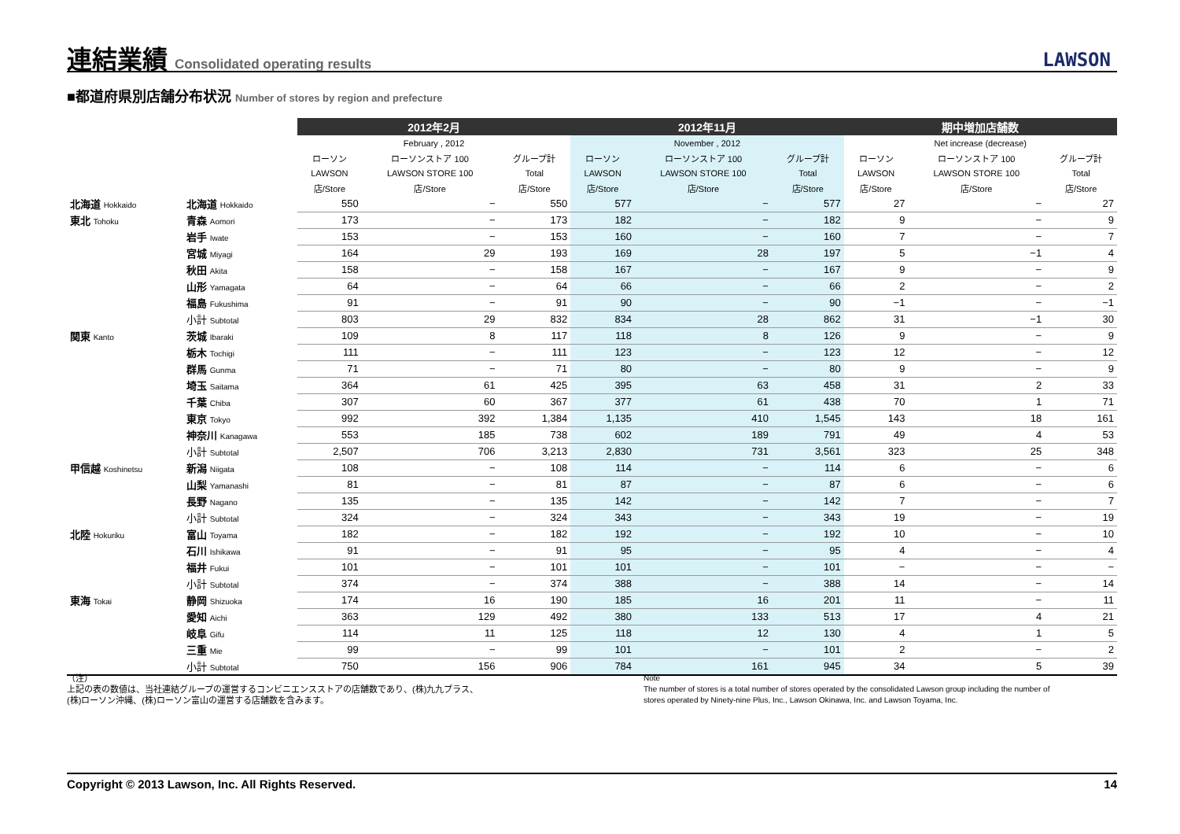連結業績 Consolidated operating results
LAWSON
■都道府県別店舗分布状況 Number of stores by region and prefecture
| | | 2012年2月 | | | 2012年11月 | | | 期中増加店舗数 | | |
| --- | --- | --- | --- | --- | --- | --- | --- | --- | --- | --- |
| | | February , 2012 | | | November , 2012 | | | Net increase (decrease) | | |
| | | ローソン | ローソンストア 100 | グループ計 | ローソン | ローソンストア 100 | グループ計 | ローソン | ローソンストア 100 | グループ計 |
| | | LAWSON | LAWSON STORE 100 | Total | LAWSON | LAWSON STORE 100 | Total | LAWSON | LAWSON STORE 100 | Total |
| | | 店/Store | 店/Store | 店/Store | 店/Store | 店/Store | 店/Store | 店/Store | 店/Store | 店/Store |
| 北海道 Hokkaido | 北海道 Hokkaido | 550 | − | 550 | 577 | − | 577 | 27 | − | 27 |
| 東北 Tohoku | 青森 Aomori | 173 | − | 173 | 182 | − | 182 | 9 | − | 9 |
| | 岩手 Iwate | 153 | − | 153 | 160 | − | 160 | 7 | − | 7 |
| | 宮城 Miyagi | 164 | 29 | 193 | 169 | 28 | 197 | 5 | −1 | 4 |
| | 秋田 Akita | 158 | − | 158 | 167 | − | 167 | 9 | − | 9 |
| | 山形 Yamagata | 64 | − | 64 | 66 | − | 66 | 2 | − | 2 |
| | 福島 Fukushima | 91 | − | 91 | 90 | − | 90 | −1 | − | −1 |
| | 小計 Subtotal | 803 | 29 | 832 | 834 | 28 | 862 | 31 | −1 | 30 |
| 関東 Kanto | 茨城 Ibaraki | 109 | 8 | 117 | 118 | 8 | 126 | 9 | − | 9 |
| | 栃木 Tochigi | 111 | − | 111 | 123 | − | 123 | 12 | − | 12 |
| | 群馬 Gunma | 71 | − | 71 | 80 | − | 80 | 9 | − | 9 |
| | 埼玉 Saitama | 364 | 61 | 425 | 395 | 63 | 458 | 31 | 2 | 33 |
| | 千葉 Chiba | 307 | 60 | 367 | 377 | 61 | 438 | 70 | 1 | 71 |
| | 東京 Tokyo | 992 | 392 | 1,384 | 1,135 | 410 | 1,545 | 143 | 18 | 161 |
| | 神奈川 Kanagawa | 553 | 185 | 738 | 602 | 189 | 791 | 49 | 4 | 53 |
| | 小計 Subtotal | 2,507 | 706 | 3,213 | 2,830 | 731 | 3,561 | 323 | 25 | 348 |
| 甲信越 Koshinetsu | 新潟 Niigata | 108 | − | 108 | 114 | − | 114 | 6 | − | 6 |
| | 山梨 Yamanashi | 81 | − | 81 | 87 | − | 87 | 6 | − | 6 |
| | 長野 Nagano | 135 | − | 135 | 142 | − | 142 | 7 | − | 7 |
| | 小計 Subtotal | 324 | − | 324 | 343 | − | 343 | 19 | − | 19 |
| 北陸 Hokuriku | 富山 Toyama | 182 | − | 182 | 192 | − | 192 | 10 | − | 10 |
| | 石川 Ishikawa | 91 | − | 91 | 95 | − | 95 | 4 | − | 4 |
| | 福井 Fukui | 101 | − | 101 | 101 | − | 101 | − | − | − |
| | 小計 Subtotal | 374 | − | 374 | 388 | − | 388 | 14 | − | 14 |
| 東海 Tokai | 静岡 Shizuoka | 174 | 16 | 190 | 185 | 16 | 201 | 11 | − | 11 |
| | 愛知 Aichi | 363 | 129 | 492 | 380 | 133 | 513 | 17 | 4 | 21 |
| | 岐阜 Gifu | 114 | 11 | 125 | 118 | 12 | 130 | 4 | 1 | 5 |
| | 三重 Mie | 99 | − | 99 | 101 | − | 101 | 2 | − | 2 |
| | 小計 Subtotal | 750 | 156 | 906 | 784 | 161 | 945 | 34 | 5 | 39 |
（注）
上記の表の数値は、当社連結グループの運営するコンビニエンスストアの店舗数であり、(株)九九プラス、
(株)ローソン沖縄、(株)ローソン富山の運営する店舗数を含みます。
Note
The number of stores is a total number of stores operated by the consolidated Lawson group including the number of
stores operated by Ninety-nine Plus, Inc., Lawson Okinawa, Inc. and Lawson Toyama, Inc.
Copyright © 2013 Lawson, Inc. All Rights Reserved. 14